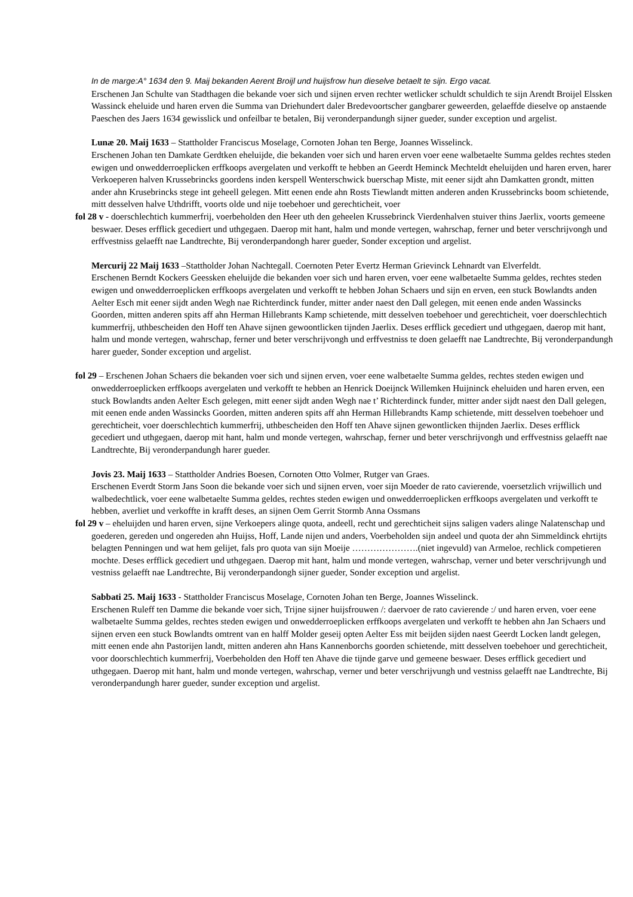In de marge:A° 1634 den 9. Maij bekanden Aerent Broijl und huijsfrow hun dieselve betaelt te sijn. Ergo vacat.
Erschenen Jan Schulte van Stadthagen die bekande voer sich und sijnen erven rechter wetlicker schuldt schuldich te sijn Arendt Broijel Elssken Wassinck eheluide und haren erven die Summa van Driehundert daler Bredevoortscher gangbarer geweerden, gelaeffde dieselve op anstaende Paeschen des Jaers 1634 gewisslick und onfeilbar te betalen, Bij veronderpandungh sijner gueder, sunder exception und argelist.
Lunæ 20. Maij 1633 – Stattholder Franciscus Moselage, Cornoten Johan ten Berge, Joannes Wisselinck.
Erschenen Johan ten Damkate Gerdtken eheluijde, die bekanden voer sich und haren erven voer eene walbetaelte Summa geldes rechtes steden ewigen und onwedderroeplicken erffkoops avergelaten und verkofft te hebben an Geerdt Heminck Mechteldt eheluijden und haren erven, harer Verkoeperen halven Krussebrincks goordens inden kerspell Wenterschwick buerschap Miste, mit eener sijdt ahn Damkatten grondt, mitten ander ahn Krusebrincks stege int geheell gelegen. Mitt eenen ende ahn Rosts Tiewlandt mitten anderen anden Krussebrincks boom schietende, mitt desselven halve Uthdrifft, voorts olde und nije toebehoer und gerechticheit, voer
fol 28 v - doerschlechtich kummerfrij, voerbeholden den Heer uth den geheelen Krussebrinck Vierdenhalven stuiver thins Jaerlix, voorts gemeene beswaer. Deses erfflick gecediert und uthgegaen. Daerop mit hant, halm und monde vertegen, wahrschap, ferner und beter verschrijvongh und erffvestniss gelaefft nae Landtrechte, Bij veronderpandongh harer gueder, Sonder exception und argelist.
Mercurij 22 Maij 1633 –Stattholder Johan Nachtegall. Coernoten Peter Evertz Herman Grievinck Lehnardt van Elverfeldt.
Erschenen Berndt Kockers Geessken eheluijde die bekanden voer sich und haren erven, voer eene walbetaelte Summa geldes, rechtes steden ewigen und onwedderroeplicken erffkoops avergelaten und verkofft te hebben Johan Schaers und sijn en erven, een stuck Bowlandts anden Aelter Esch mit eener sijdt anden Wegh nae Richterdinck funder, mitter ander naest den Dall gelegen, mit eenen ende anden Wassincks Goorden, mitten anderen spits aff ahn Herman Hillebrants Kamp schietende, mitt desselven toebehoer und gerechticheit, voer doerschlechtich kummerfrij, uthbescheiden den Hoff ten Ahave sijnen gewoontlicken tijnden Jaerlix. Deses erfflick gecediert und uthgegaen, daerop mit hant, halm und monde vertegen, wahrschap, ferner und beter verschrijvongh und erffvestniss te doen gelaefft nae Landtrechte, Bij veronderpandungh harer gueder, Sonder exception und argelist.
fol 29 – Erschenen Johan Schaers die bekanden voer sich und sijnen erven, voer eene walbetaelte Summa geldes, rechtes steden ewigen und onwedderroeplicken erffkoops avergelaten und verkofft te hebben an Henrick Doeijnck Willemken Huijninck eheluiden und haren erven, een stuck Bowlandts anden Aelter Esch gelegen, mitt eener sijdt anden Wegh nae t’ Richterdinck funder, mitter ander sijdt naest den Dall gelegen, mit eenen ende anden Wassincks Goorden, mitten anderen spits aff ahn Herman Hillebrandts Kamp schietende, mitt desselven toebehoer und gerechticheit, voer doerschlechtich kummerfrij, uthbescheiden den Hoff ten Ahave sijnen gewontlicken thijnden Jaerlix. Deses erfflick gecediert und uthgegaen, daerop mit hant, halm und monde vertegen, wahrschap, ferner und beter verschrijvongh und erffvestniss gelaefft nae Landtrechte, Bij veronderpandungh harer gueder.
Jovis 23. Maij 1633 – Stattholder Andries Boesen, Cornoten Otto Volmer, Rutger van Graes.
Erschenen Everdt Storm Jans Soon die bekande voer sich und sijnen erven, voer sijn Moeder de rato cavierende, voersetzlich vrijwillich und walbedechtlick, voer eene walbetaelte Summa geldes, rechtes steden ewigen und onwedderroeplicken erffkoops avergelaten und verkofft te hebben, averliet und verkoffte in krafft deses, an sijnen Oem Gerrit Stormb Anna Ossmans
fol 29 v – eheluijden und haren erven, sijne Verkoepers alinge quota, andeell, recht und gerechticheit sijns saligen vaders alinge Nalatenschap und goederen, gereden und ongereden ahn Huijss, Hoff, Lande nijen und anders, Voerbeholden sijn andeel und quota der ahn Simmeldinck ehrtijts belagten Penningen und wat hem gelijet, fals pro quota van sijn Moeije ………………….(niet ingevuld) van Armeloe, rechlick competieren mochte. Deses erfflick gecediert und uthgegaen. Daerop mit hant, halm und monde vertegen, wahrschap, verner und beter verschrijvungh und vestniss gelaefft nae Landtrechte, Bij veronderpandongh sijner gueder, Sonder exception und argelist.
Sabbati 25. Maij 1633 - Stattholder Franciscus Moselage, Cornoten Johan ten Berge, Joannes Wisselinck.
Erschenen Ruleff ten Damme die bekande voer sich, Trijne sijner huijsfrouwen /: daervoer de rato cavierende :/ und haren erven, voer eene walbetaelte Summa geldes, rechtes steden ewigen und onwedderroeplicken erffkoops avergelaten und verkofft te hebben ahn Jan Schaers und sijnen erven een stuck Bowlandts omtrent van en halff Molder geseij opten Aelter Ess mit beijden sijden naest Geerdt Locken landt gelegen, mitt eenen ende ahn Pastorijen landt, mitten anderen ahn Hans Kannenborchs goorden schietende, mitt desselven toebehoer und gerechticheit, voor doorschlechtich kummerfrij, Voerbeholden den Hoff ten Ahave die tijnde garve und gemeene beswaer. Deses erfflick gecediert und uthgegaen. Daerop mit hant, halm und monde vertegen, wahrschap, verner und beter verschrijvungh und vestniss gelaefft nae Landtrechte, Bij veronderpandungh harer gueder, sunder exception und argelist.